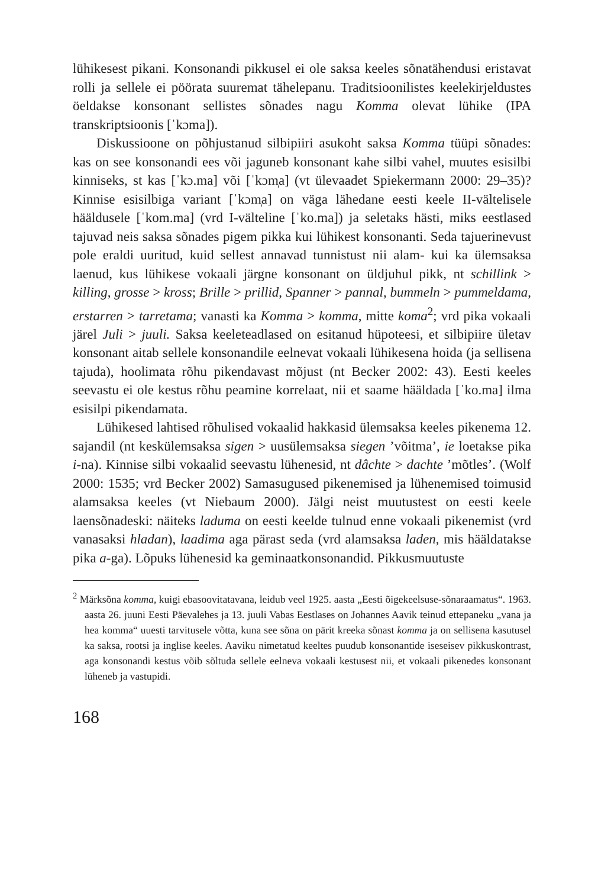lühikesest pikani. Konsonandi pikkusel ei ole saksa keeles sõnatähendusi eristavat rolli ja sellele ei pöörata suuremat tähelepanu. Traditsioonilistes keelekirjeldustes öeldakse konsonant sellistes sõnades nagu Komma olevat lühike (IPA transkriptsioonis [ˈkɔma]).
Diskussioone on põhjustanud silbipiiri asukoht saksa Komma tüüpi sõnades: kas on see konsonandi ees või jaguneb konsonant kahe silbi vahel, muutes esisilbi kinniseks, st kas [ˈkɔ.ma] või [ˈkɔm̩a] (vt ülevaadet Spiekermann 2000: 29–35)? Kinnise esisilbiga variant [ˈkɔm̩a] on väga lähedane eesti keele II-vältelisele hääldusele [ˈkom.ma] (vrd I-välteline [ˈko.ma]) ja seletaks hästi, miks eestlased tajuvad neis saksa sõnades pigem pikka kui lühikest konsonanti. Seda tajuerinevust pole eraldi uuritud, kuid sellest annavad tunnistust nii alam- kui ka ülemsaksa laenud, kus lühikese vokaali järgne konsonant on üldjuhul pikk, nt schillink > killing, grosse > kross; Brille > prillid, Spanner > pannal, bummeln > pummeldama, erstarren > tarretama; vanasti ka Komma > komma, mitte koma<sup>2</sup>; vrd pika vokaali järel Juli > juuli. Saksa keeleteadlased on esitanud hüpoteesi, et silbipiire ületav konsonant aitab sellele konsonandile eelnevat vokaali lühikesena hoida (ja sellisena tajuda), hoolimata rõhu pikendavast mõjust (nt Becker 2002: 43). Eesti keeles seevastu ei ole kestus rõhu peamine korrelaat, nii et saame hääldada [ˈko.ma] ilma esisilpi pikendamata.
Lühikesed lahtised rõhulised vokaalid hakkasid ülemsaksa keeles pikenema 12. sajandil (nt keskülemsaksa sigen > uusülemsaksa siegen ’võitma’, ie loetakse pika i-na). Kinnise silbi vokaalid seevastu lühenesid, nt dâchte > dachte ’mõtles’. (Wolf 2000: 1535; vrd Becker 2002) Samasugused pikenemised ja lühenemised toimusid alamsaksa keeles (vt Niebaum 2000). Jälgi neist muutustest on eesti keele laensõnadeski: näiteks laduma on eesti keelde tulnud enne vokaali pikenemist (vrd vanasaksi hladan), laadima aga pärast seda (vrd alamsaksa laden, mis hääldatakse pika a-ga). Lõpuks lühenesid ka geminaatkonsonandid. Pikkusmuutuste
<sup>2</sup> Märksõna komma, kuigi ebasoovitatavana, leidub veel 1925. aasta „Eesti õigekeelsuse-sõnaraamatus“. 1963. aasta 26. juuni Eesti Päevalehes ja 13. juuli Vabas Eestlases on Johannes Aavik teinud ettepaneku „vana ja hea komma“ uuesti tarvitusele võtta, kuna see sõna on pärit kreeka sõnast komma ja on sellisena kasutusel ka saksa, rootsi ja inglise keeles. Aaviku nimetatud keeltes puudub konsonantide iseseisev pikkuskontrast, aga konsonandi kestus võib sõltuda sellele eelneva vokaali kestusest nii, et vokaali pikenedes konsonant lüheneb ja vastupidi.
168